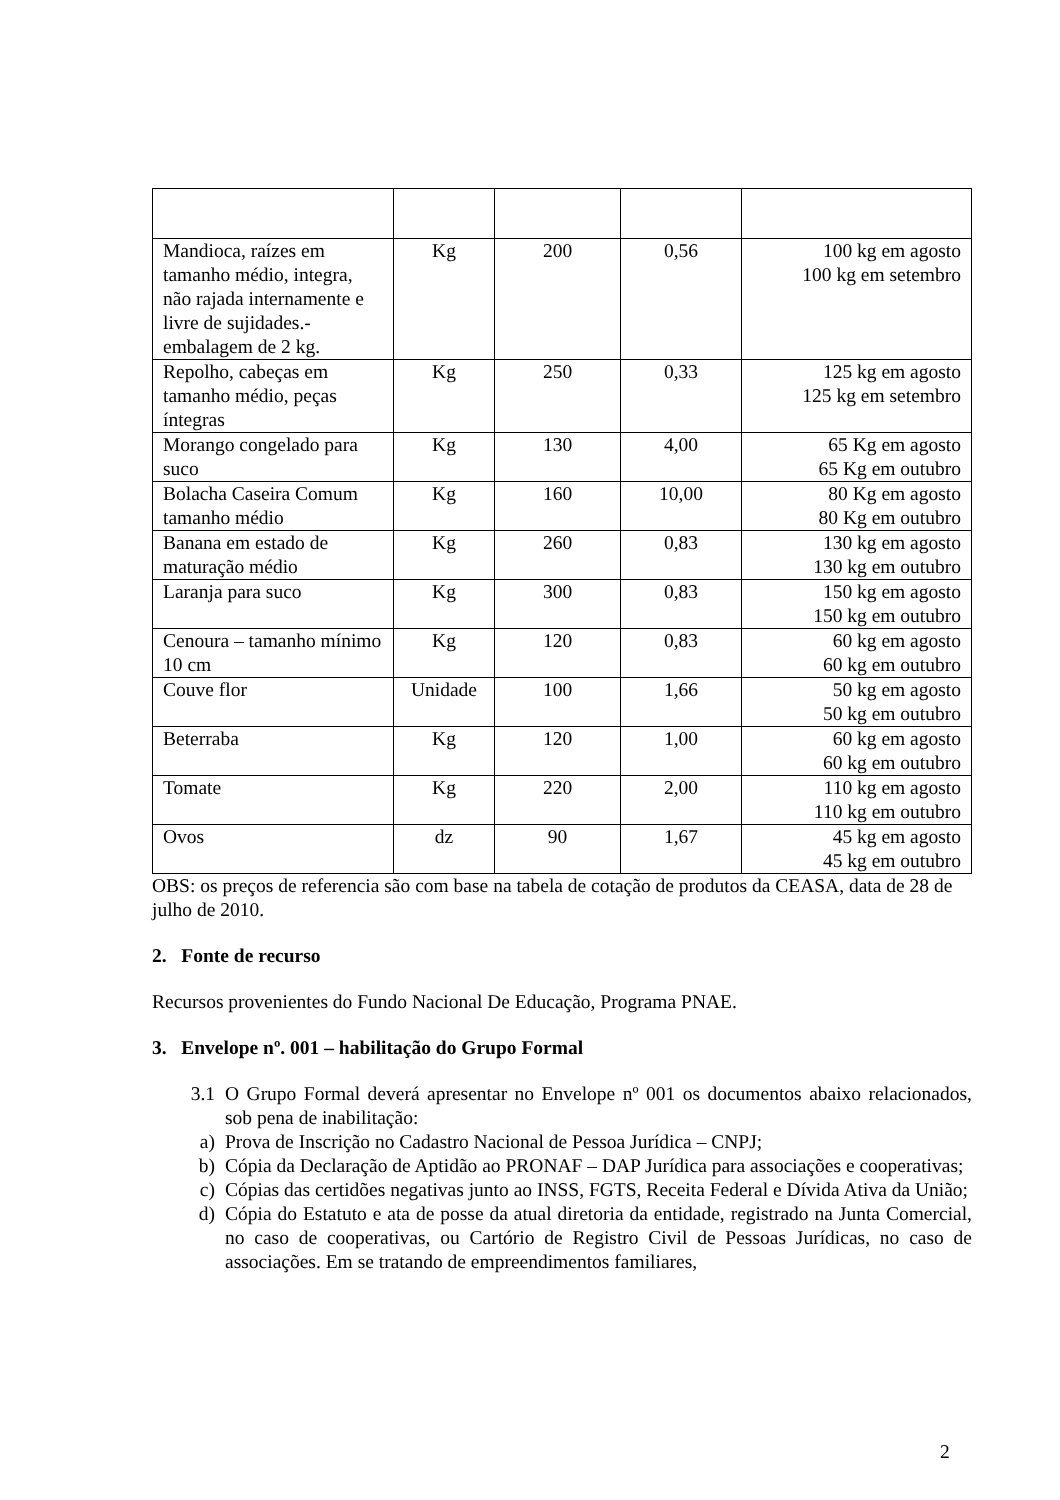| Mandioca, raízes em tamanho médio, integra, não rajada internamente e livre de sujidades.- embalagem de 2 kg. | Kg | 200 | 0,56 | 100 kg em agosto 100 kg em setembro |
| Repolho, cabeças em tamanho médio, peças íntegras | Kg | 250 | 0,33 | 125 kg em agosto 125 kg em setembro |
| Morango congelado para suco | Kg | 130 | 4,00 | 65 Kg em agosto 65 Kg em outubro |
| Bolacha Caseira Comum tamanho médio | Kg | 160 | 10,00 | 80 Kg em agosto 80 Kg em outubro |
| Banana em estado de maturação médio | Kg | 260 | 0,83 | 130 kg em agosto 130 kg em outubro |
| Laranja para suco | Kg | 300 | 0,83 | 150 kg em agosto 150 kg em outubro |
| Cenoura – tamanho mínimo 10 cm | Kg | 120 | 0,83 | 60 kg em agosto 60 kg em outubro |
| Couve flor | Unidade | 100 | 1,66 | 50 kg em agosto 50 kg em outubro |
| Beterraba | Kg | 120 | 1,00 | 60 kg em agosto 60 kg em outubro |
| Tomate | Kg | 220 | 2,00 | 110 kg em agosto 110 kg em outubro |
| Ovos | dz | 90 | 1,67 | 45 kg em agosto 45 kg em outubro |
OBS: os preços de referencia são com base na tabela de cotação de produtos da CEASA, data de 28 de julho de 2010.
2. Fonte de recurso
Recursos provenientes do Fundo Nacional De Educação, Programa PNAE.
3. Envelope nº. 001 – habilitação do Grupo Formal
3.1 O Grupo Formal deverá apresentar no Envelope nº 001 os documentos abaixo relacionados, sob pena de inabilitação:
a) Prova de Inscrição no Cadastro Nacional de Pessoa Jurídica – CNPJ;
b) Cópia da Declaração de Aptidão ao PRONAF – DAP Jurídica para associações e cooperativas;
c) Cópias das certidões negativas junto ao INSS, FGTS, Receita Federal e Dívida Ativa da União;
d) Cópia do Estatuto e ata de posse da atual diretoria da entidade, registrado na Junta Comercial, no caso de cooperativas, ou Cartório de Registro Civil de Pessoas Jurídicas, no caso de associações. Em se tratando de empreendimentos familiares,
2